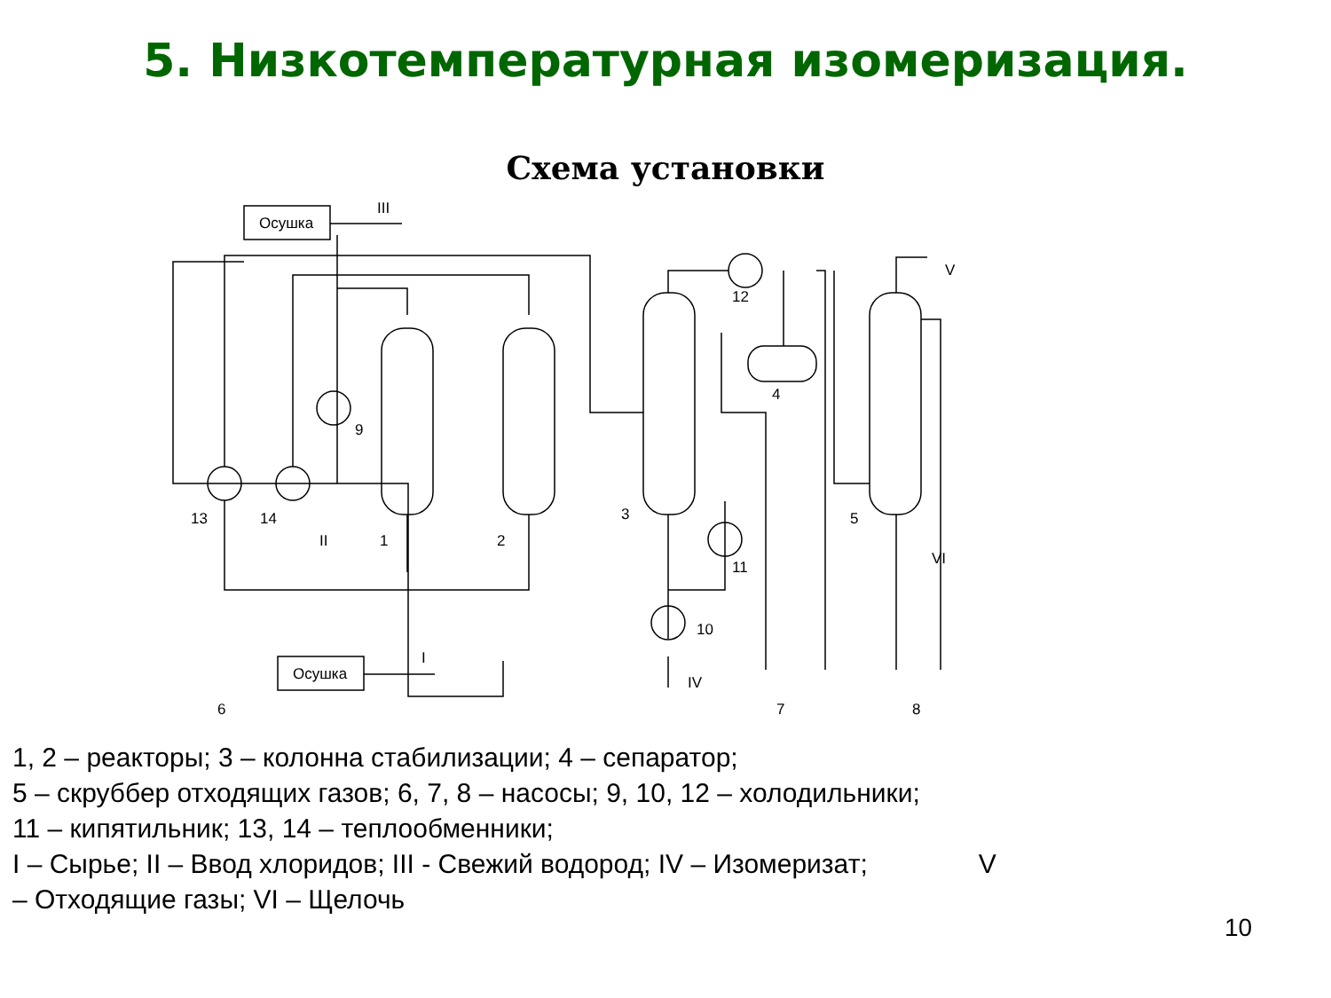5. Низкотемпературная изомеризация.
Схема установки
Осушка
III
Осушка
I
13
14
9
II
1
2
3
4
5
12
11
10
IV
V
VI
6
7
8
1, 2 – реакторы; 3 – колонна стабилизации; 4 – сепаратор;
5 – скруббер отходящих газов; 6, 7, 8 – насосы; 9, 10, 12 – холодильники;
11 – кипятильник; 13, 14 – теплообменники;
I – Сырье; II – Ввод хлоридов; III - Свежий водород; IV – Изомеризат; V
– Отходящие газы; VI – Щелочь
10